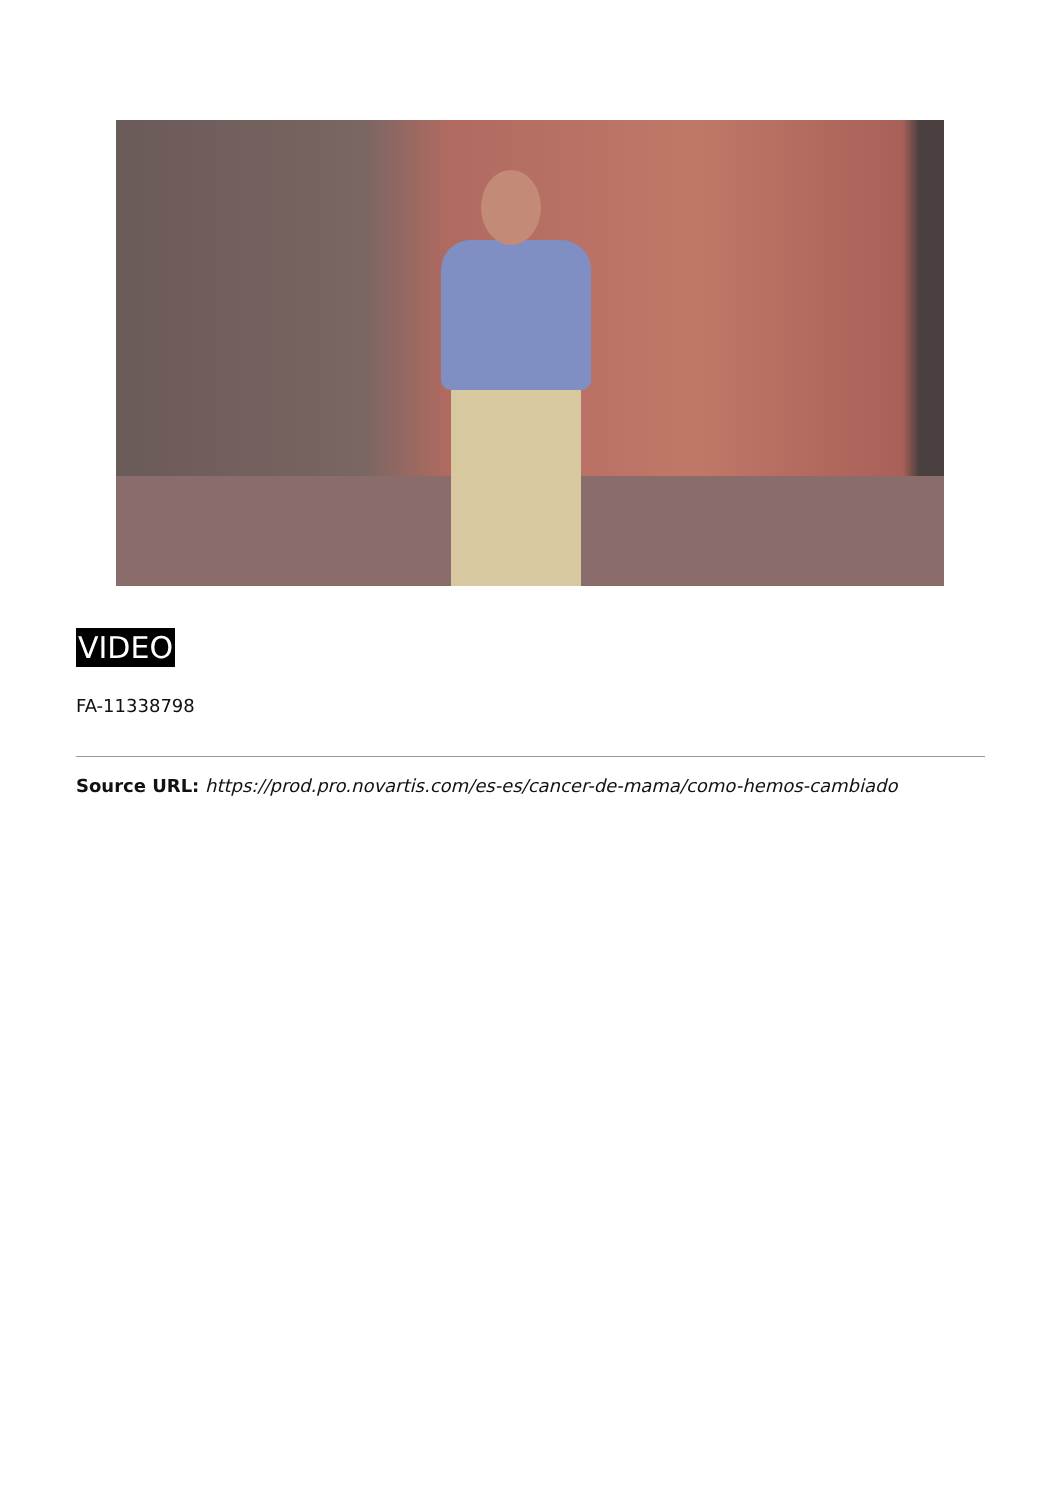VIDEO
FA-11338798
Source URL: https://prod.pro.novartis.com/es-es/cancer-de-mama/como-hemos-cambiado